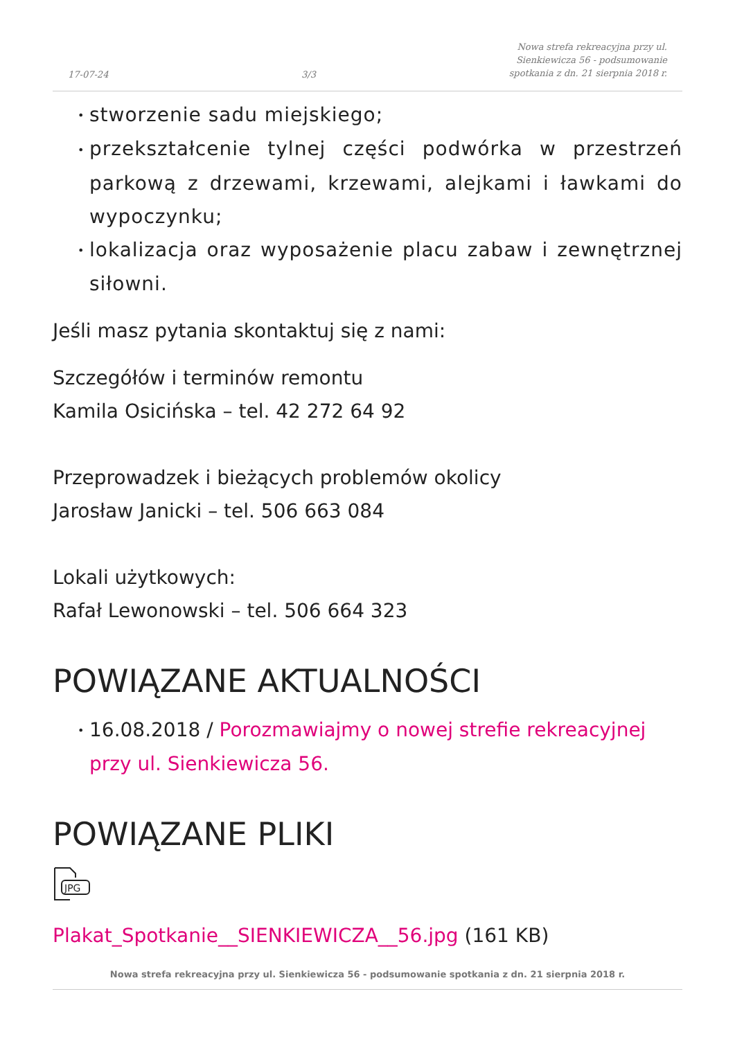17-07-24 3/3 Nowa strefa rekreacyjna przy ul.
Sienkiewicza 56 - podsumowanie
spotkania z dn. 21 sierpnia 2018 r.
• stworzenie sadu miejskiego;
• przekształcenie tylnej części podwórka w przestrzeń parkową z drzewami, krzewami, alejkami i ławkami do wypoczynku;
• lokalizacja oraz wyposażenie placu zabaw i zewnętrznej siłowni.
Jeśli masz pytania skontaktuj się z nami:
Szczegółów i terminów remontu
Kamila Osicińska – tel. 42 272 64 92
Przeprowadzek i bieżących problemów okolicy
Jarosław Janicki – tel. 506 663 084
Lokali użytkowych:
Rafał Lewonowski – tel. 506 664 323
POWIĄZANE AKTUALNOŚCI
• 16.08.2018 / Porozmawiajmy o nowej strefie rekreacyjnej przy ul. Sienkiewicza 56.
POWIĄZANE PLIKI
JPG
Plakat_Spotkanie__SIENKIEWICZA__56.jpg (161 KB)
Nowa strefa rekreacyjna przy ul. Sienkiewicza 56 - podsumowanie spotkania z dn. 21 sierpnia 2018 r.